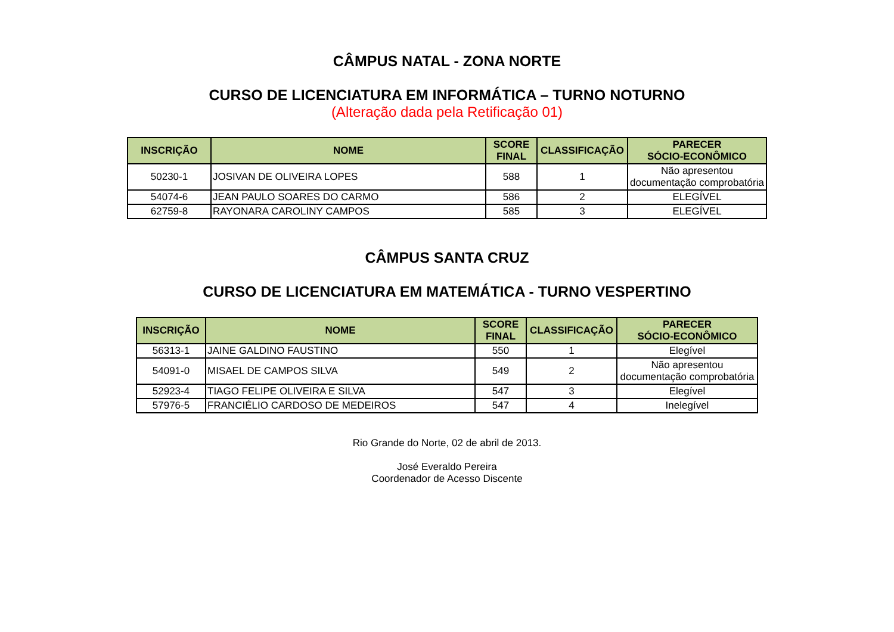CÂMPUS NATAL - ZONA NORTE
CURSO DE LICENCIATURA EM INFORMÁTICA – TURNO NOTURNO
(Alteração dada pela Retificação 01)
| INSCRIÇÃO | NOME | SCORE FINAL | CLASSIFICAÇÃO | PARECER SÓCIO-ECONÔMICO |
| --- | --- | --- | --- | --- |
| 50230-1 | JOSIVAN DE OLIVEIRA LOPES | 588 | 1 | Não apresentou documentação comprobatória |
| 54074-6 | JEAN PAULO SOARES DO CARMO | 586 | 2 | ELEGÍVEL |
| 62759-8 | RAYONARA CAROLINY CAMPOS | 585 | 3 | ELEGÍVEL |
CÂMPUS SANTA CRUZ
CURSO DE LICENCIATURA EM MATEMÁTICA - TURNO VESPERTINO
| INSCRIÇÃO | NOME | SCORE FINAL | CLASSIFICAÇÃO | PARECER SÓCIO-ECONÔMICO |
| --- | --- | --- | --- | --- |
| 56313-1 | JAINE GALDINO FAUSTINO | 550 | 1 | Elegível |
| 54091-0 | MISAEL DE CAMPOS SILVA | 549 | 2 | Não apresentou documentação comprobatória |
| 52923-4 | TIAGO FELIPE OLIVEIRA E SILVA | 547 | 3 | Elegível |
| 57976-5 | FRANCIÉLIO CARDOSO DE MEDEIROS | 547 | 4 | Inelegível |
Rio Grande do Norte, 02 de abril de 2013.
José Everaldo Pereira
Coordenador de Acesso Discente